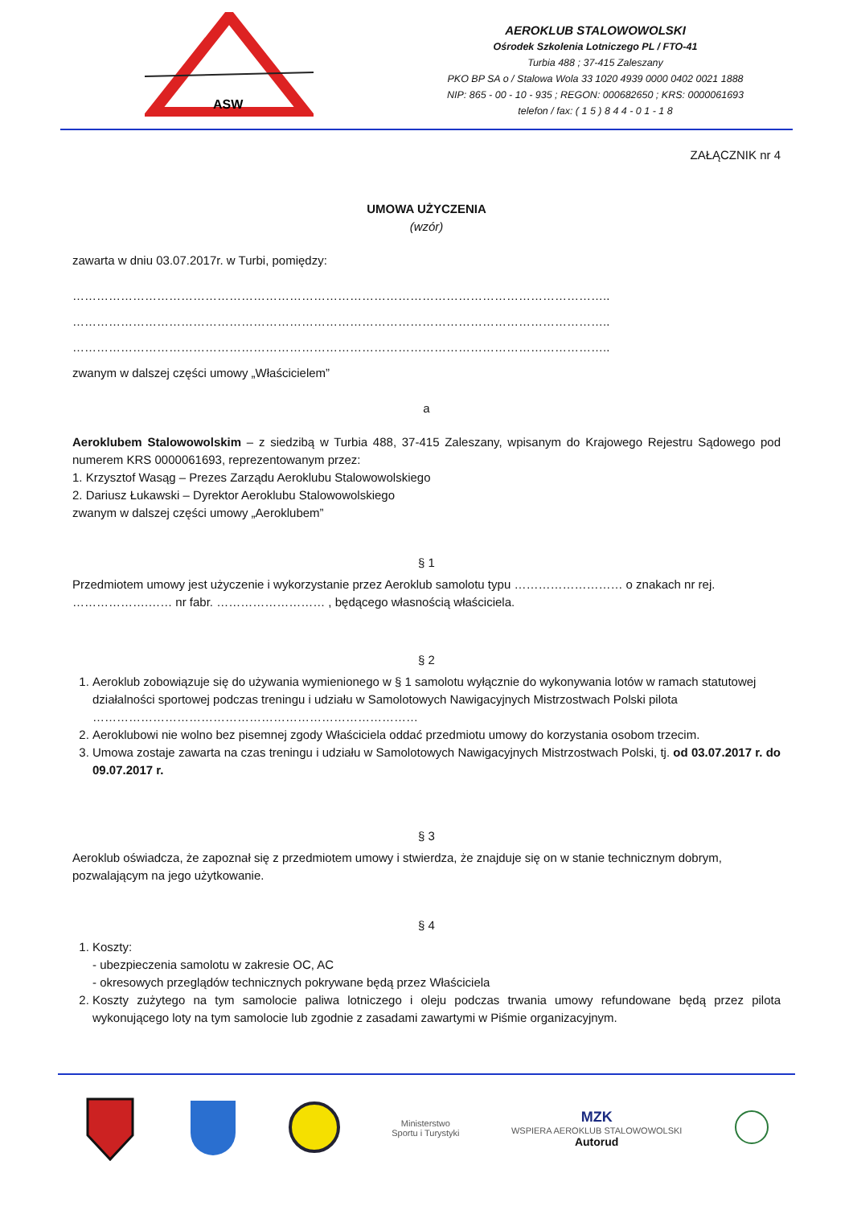ASW
AEROKLUB STALOWOWOLSKI
Ośrodek Szkolenia Lotniczego PL / FTO-41
Turbia 488 ; 37-415 Zaleszany
PKO BP SA o / Stalowa Wola 33 1020 4939 0000 0402 0021 1888
NIP: 865 - 00 - 10 - 935 ; REGON: 000682650 ; KRS: 0000061693
telefon / fax: ( 1 5 ) 8 4 4 - 0 1 - 1 8
ZAŁĄCZNIK nr 4
UMOWA UŻYCZENIA
(wzór)
zawarta w dniu 03.07.2017r. w Turbi, pomiędzy:
……………………………………………………………………………………………………………………..
……………………………………………………………………………………………………………………..
……………………………………………………………………………………………………………………..
zwanym w dalszej części umowy „Właścicielem”
a
Aeroklubem Stalowowolskim – z siedzibą w Turbia 488, 37-415 Zaleszany, wpisanym do Krajowego Rejestru Sądowego pod numerem KRS 0000061693, reprezentowanym przez:
1. Krzysztof Wasąg – Prezes Zarządu Aeroklubu Stalowowolskiego
2. Dariusz Łukawski – Dyrektor Aeroklubu Stalowowolskiego
zwanym w dalszej części umowy „Aeroklubem”
§ 1
Przedmiotem umowy jest użyczenie i wykorzystanie przez Aeroklub samolotu typu ……………………… o znakach nr rej. ……………….…… nr fabr. ……………………… , będącego własnością właściciela.
§ 2
1. Aeroklub zobowiązuje się do używania wymienionego w § 1 samolotu wyłącznie do wykonywania lotów w ramach statutowej działalności sportowej podczas treningu i udziału w Samolotowych Nawigacyjnych Mistrzostwach Polski pilota ………………………………………………………………………
2. Aeroklubowi nie wolno bez pisemnej zgody Właściciela oddać przedmiotu umowy do korzystania osobom trzecim.
3. Umowa zostaje zawarta na czas treningu i udziału w Samolotowych Nawigacyjnych Mistrzostwach Polski, tj. od 03.07.2017 r. do 09.07.2017 r.
§ 3
Aeroklub oświadcza, że zapoznał się z przedmiotem umowy i stwierdza, że znajduje się on w stanie technicznym dobrym, pozwalającym na jego użytkowanie.
§ 4
1. Koszty:
- ubezpieczenia samolotu w zakresie OC, AC
- okresowych przeglądów technicznych pokrywane będą przez Właściciela
2. Koszty zużytego na tym samolocie paliwa lotniczego i oleju podczas trwania umowy refundowane będą przez pilota wykonującego loty na tym samolocie lub zgodnie z zasadami zawartymi w Piśmie organizacyjnym.
Ministerstwo
Sportu i Turystyki
MZK
WSPIERA AEROKLUB STALOWOWOLSKI
Autorud